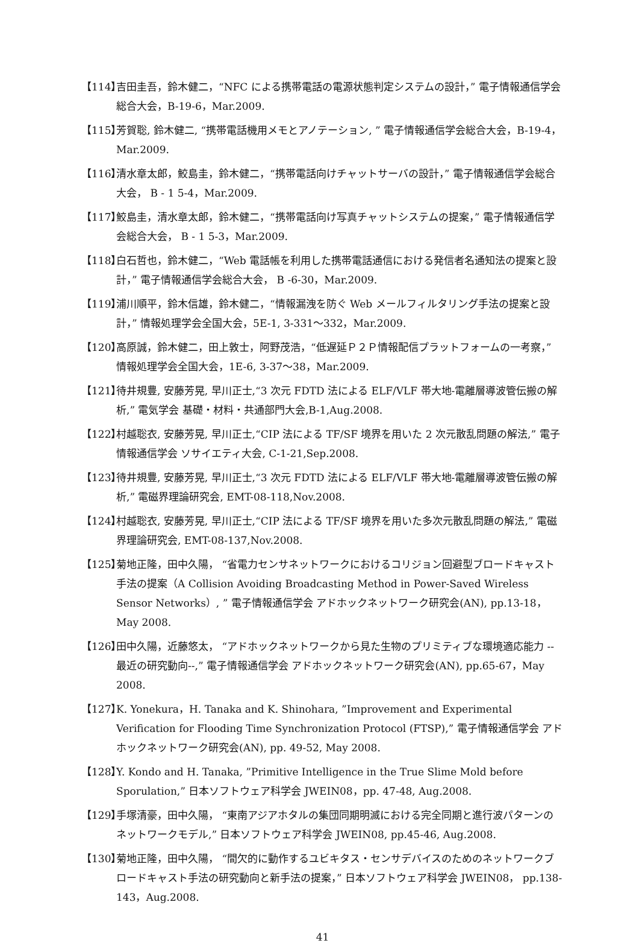【114】
吉田圭吾，鈴木健二，“NFC による携帯電話の電源状態判定システムの設計，” 電子情報通信学会総合大会，B-19-6，Mar.2009.
【115】
芳賀聡, 鈴木健二, “携帯電話機用メモとアノテーション, ” 電子情報通信学会総合大会，B-19-4，Mar.2009.
【116】
清水章太郎，鮫島圭，鈴木健二，“携帯電話向けチャットサーバの設計，” 電子情報通信学会総合大会， B - 1 5-4，Mar.2009.
【117】
鮫島圭，清水章太郎，鈴木健二，“携帯電話向け写真チャットシステムの提案，” 電子情報通信学会総合大会， B - 1 5-3，Mar.2009.
【118】
白石哲也，鈴木健二，“Web 電話帳を利用した携帯電話通信における発信者名通知法の提案と設計，” 電子情報通信学会総合大会， B -6-30，Mar.2009.
【119】
浦川順平，鈴木信雄，鈴木健二，“情報漏洩を防ぐ Web メールフィルタリング手法の提案と設計，” 情報処理学会全国大会，5E-1, 3-331～332，Mar.2009.
【120】
高原誠，鈴木健二，田上敦士，阿野茂浩，“低遅延Ｐ２Ｐ情報配信プラットフォームの一考察，” 情報処理学会全国大会，1E-6, 3-37～38，Mar.2009.
【121】
待井規豊, 安藤芳晃, 早川正士,“3 次元 FDTD 法による ELF/VLF 帯大地-電離層導波管伝搬の解析,” 電気学会 基礎・材料・共通部門大会,B-1,Aug.2008.
【122】
村越聡衣, 安藤芳晃, 早川正士,“CIP 法による TF/SF 境界を用いた 2 次元散乱問題の解法,” 電子情報通信学会 ソサイエティ大会, C-1-21,Sep.2008.
【123】
待井規豊, 安藤芳晃, 早川正士,“3 次元 FDTD 法による ELF/VLF 帯大地-電離層導波管伝搬の解析,” 電磁界理論研究会, EMT-08-118,Nov.2008.
【124】
村越聡衣, 安藤芳晃, 早川正士,“CIP 法による TF/SF 境界を用いた多次元散乱問題の解法,” 電磁界理論研究会, EMT-08-137,Nov.2008.
【125】
菊地正隆，田中久陽， “省電力センサネットワークにおけるコリジョン回避型ブロードキャスト手法の提案（A Collision Avoiding Broadcasting Method in Power-Saved Wireless Sensor Networks）, ” 電子情報通信学会 アドホックネットワーク研究会(AN), pp.13-18，May 2008.
【126】
田中久陽，近藤悠太， “アドホックネットワークから見た生物のプリミティブな環境適応能力 --最近の研究動向--,” 電子情報通信学会 アドホックネットワーク研究会(AN), pp.65-67，May 2008.
【127】
K. Yonekura，H. Tanaka and K. Shinohara, ”Improvement and Experimental Verification for Flooding Time Synchronization Protocol (FTSP),” 電子情報通信学会 アドホックネットワーク研究会(AN), pp. 49-52, May 2008.
【128】
Y. Kondo and H. Tanaka, ”Primitive Intelligence in the True Slime Mold before Sporulation,” 日本ソフトウェア科学会 JWEIN08，pp. 47-48, Aug.2008.
【129】
手塚清豪，田中久陽， “東南アジアホタルの集団同期明滅における完全同期と進行波パターンのネットワークモデル,” 日本ソフトウェア科学会 JWEIN08, pp.45-46, Aug.2008.
【130】
菊地正隆，田中久陽， “間欠的に動作するユビキタス・センサデバイスのためのネットワークブロードキャスト手法の研究動向と新手法の提案，” 日本ソフトウェア科学会 JWEIN08， pp.138-143，Aug.2008.
41